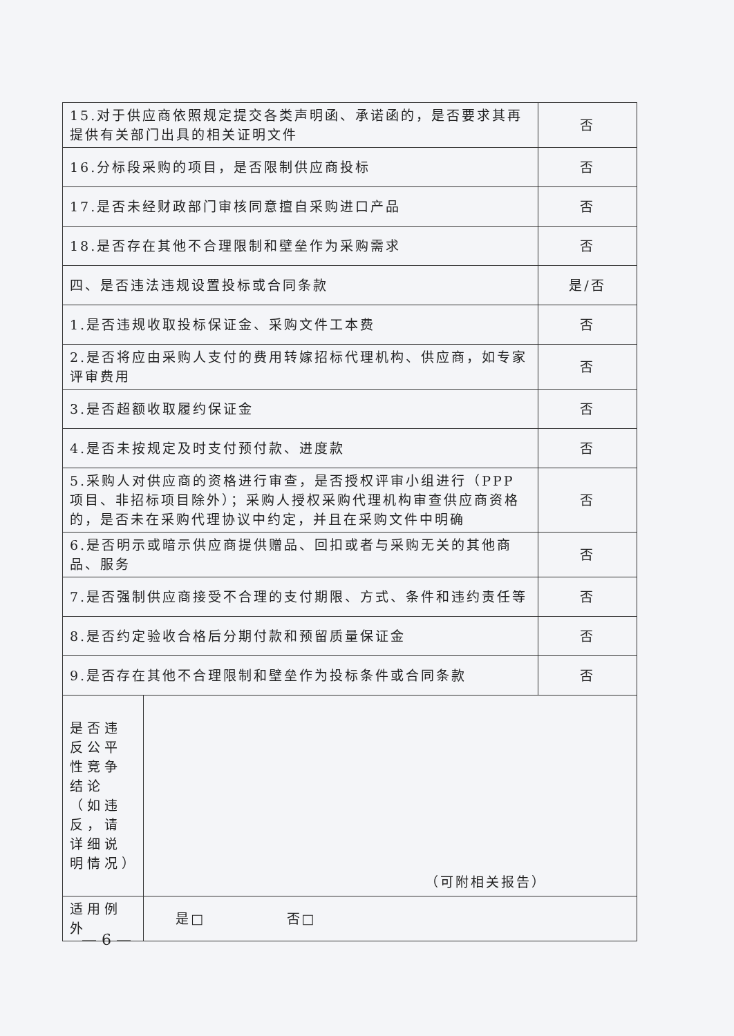| 15.对于供应商依照规定提交各类声明函、承诺函的，是否要求其再提供有关部门出具的相关证明文件 | | 否 |
| 16.分标段采购的项目，是否限制供应商投标 | | 否 |
| 17.是否未经财政部门审核同意擅自采购进口产品 | | 否 |
| 18.是否存在其他不合理限制和壁垒作为采购需求 | | 否 |
| 四、是否违法违规设置投标或合同条款 | | 是/否 |
| 1.是否违规收取投标保证金、采购文件工本费 | | 否 |
| 2.是否将应由采购人支付的费用转嫁招标代理机构、供应商，如专家评审费用 | | 否 |
| 3.是否超额收取履约保证金 | | 否 |
| 4.是否未按规定及时支付预付款、进度款 | | 否 |
| 5.采购人对供应商的资格进行审查，是否授权评审小组进行（PPP 项目、非招标项目除外）；采购人授权采购代理机构审查供应商资格的，是否未在采购代理协议中约定，并且在采购文件中明确 | | 否 |
| 6.是否明示或暗示供应商提供赠品、回扣或者与采购无关的其他商品、服务 | | 否 |
| 7.是否强制供应商接受不合理的支付期限、方式、条件和违约责任等 | | 否 |
| 8.是否约定验收合格后分期付款和预留质量保证金 | | 否 |
| 9.是否存在其他不合理限制和壁垒作为投标条件或合同条款 | | 否 |
| 是否违反公平性竞争结论（如违反，请详细说明情况） | （可附相关报告） | |
| 适用例外 | 是□ 否□ | |
— 6 —